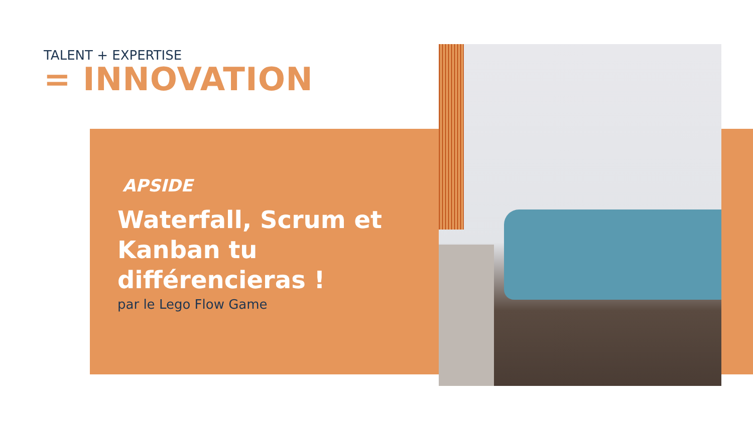TALENT + EXPERTISE
= INNOVATION
APSIDE
Waterfall, Scrum et Kanban tu différencieras !
par le Lego Flow Game